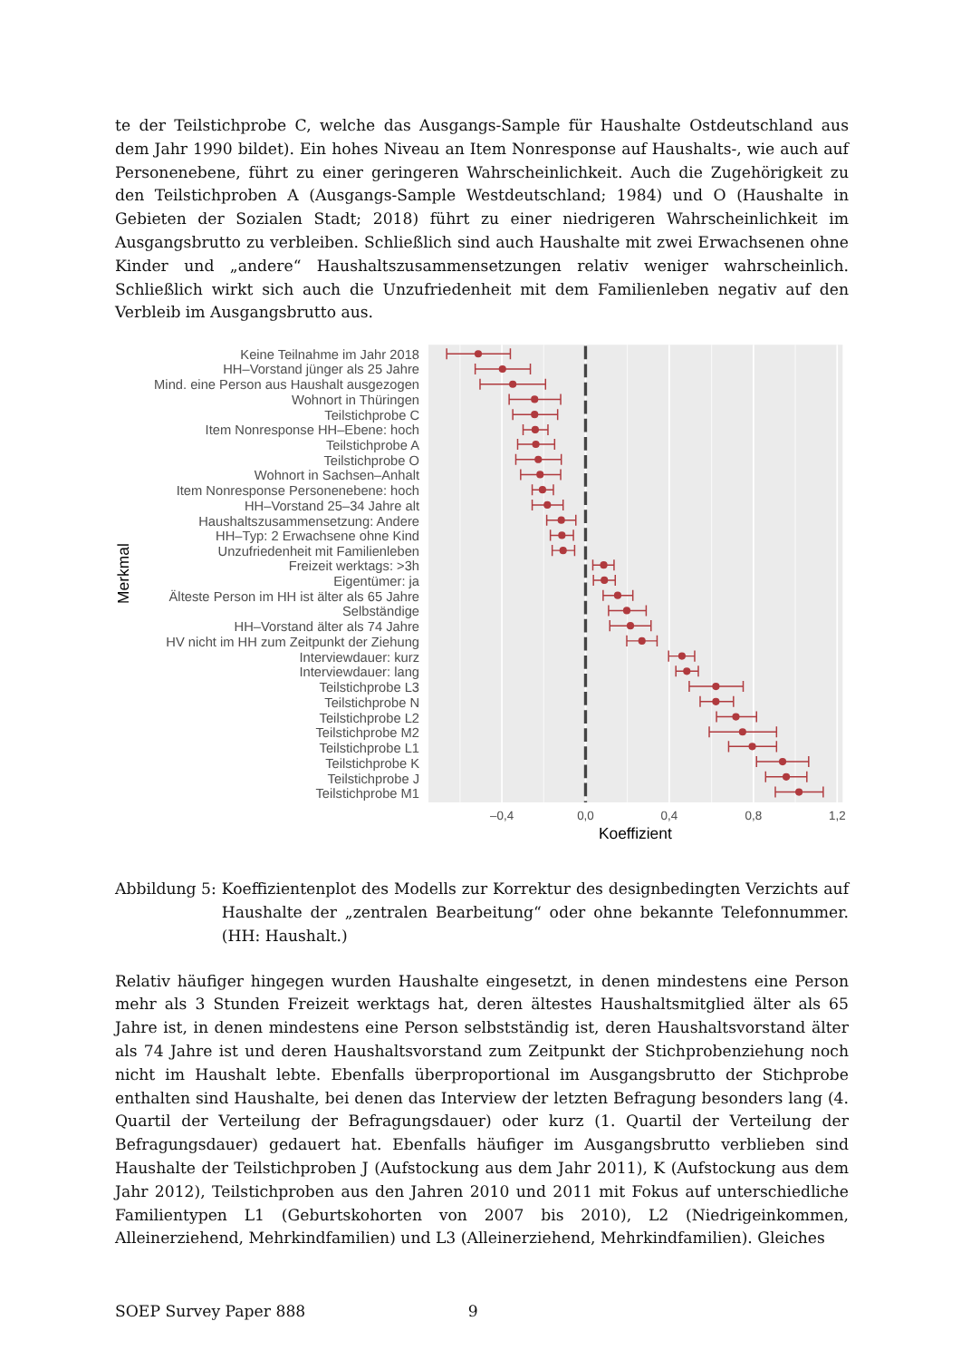te der Teilstichprobe C, welche das Ausgangs-Sample für Haushalte Ostdeutschland aus dem Jahr 1990 bildet). Ein hohes Niveau an Item Nonresponse auf Haushalts-, wie auch auf Personenebene, führt zu einer geringeren Wahrscheinlichkeit. Auch die Zugehörigkeit zu den Teilstichproben A (Ausgangs-Sample Westdeutschland; 1984) und O (Haushalte in Gebieten der Sozialen Stadt; 2018) führt zu einer niedrigeren Wahrscheinlichkeit im Ausgangsbrutto zu verbleiben. Schließlich sind auch Haushalte mit zwei Erwachsenen ohne Kinder und „andere“ Haushaltszusammensetzungen relativ weniger wahrscheinlich. Schließlich wirkt sich auch die Unzufriedenheit mit dem Familienleben negativ auf den Verbleib im Ausgangsbrutto aus.
Keine Teilnahme im Jahr 2018
HH–Vorstand jünger als 25 Jahre
Mind. eine Person aus Haushalt ausgezogen
Wohnort in Thüringen
Teilstichprobe C
Item Nonresponse HH–Ebene: hoch
Teilstichprobe A
Teilstichprobe O
Wohnort in Sachsen–Anhalt
Item Nonresponse Personenebene: hoch
HH–Vorstand 25–34 Jahre alt
Haushaltszusammensetzung: Andere
HH–Typ: 2 Erwachsene ohne Kind
Unzufriedenheit mit Familienleben
Freizeit werktags: >3h
Eigentümer: ja
Älteste Person im HH ist älter als 65 Jahre
Selbständige
HH–Vorstand älter als 74 Jahre
HV nicht im HH zum Zeitpunkt der Ziehung
Interviewdauer: kurz
Interviewdauer: lang
Teilstichprobe L3
Teilstichprobe N
Teilstichprobe L2
Teilstichprobe M2
Teilstichprobe L1
Teilstichprobe K
Teilstichprobe J
Teilstichprobe M1
–0,4
0,0
0,4
0,8
1,2
Koeffizient
Merkmal
Abbildung 5: Koeffizientenplot des Modells zur Korrektur des designbedingten Verzichts auf Haushalte der „zentralen Bearbeitung“ oder ohne bekannte Telefonnummer. (HH: Haushalt.)
Relativ häufiger hingegen wurden Haushalte eingesetzt, in denen mindestens eine Person mehr als 3 Stunden Freizeit werktags hat, deren ältestes Haushaltsmitglied älter als 65 Jahre ist, in denen mindestens eine Person selbstständig ist, deren Haushaltsvorstand älter als 74 Jahre ist und deren Haushaltsvorstand zum Zeitpunkt der Stichprobenziehung noch nicht im Haushalt lebte. Ebenfalls überproportional im Ausgangsbrutto der Stichprobe enthalten sind Haushalte, bei denen das Interview der letzten Befragung besonders lang (4. Quartil der Verteilung der Befragungsdauer) oder kurz (1. Quartil der Verteilung der Befragungsdauer) gedauert hat. Ebenfalls häufiger im Ausgangsbrutto verblieben sind Haushalte der Teilstichproben J (Aufstockung aus dem Jahr 2011), K (Aufstockung aus dem Jahr 2012), Teilstichproben aus den Jahren 2010 und 2011 mit Fokus auf unterschiedliche Familientypen L1 (Geburtskohorten von 2007 bis 2010), L2 (Niedrigeinkommen, Alleinerziehend, Mehrkindfamilien) und L3 (Alleinerziehend, Mehrkindfamilien). Gleiches
SOEP Survey Paper 888 9